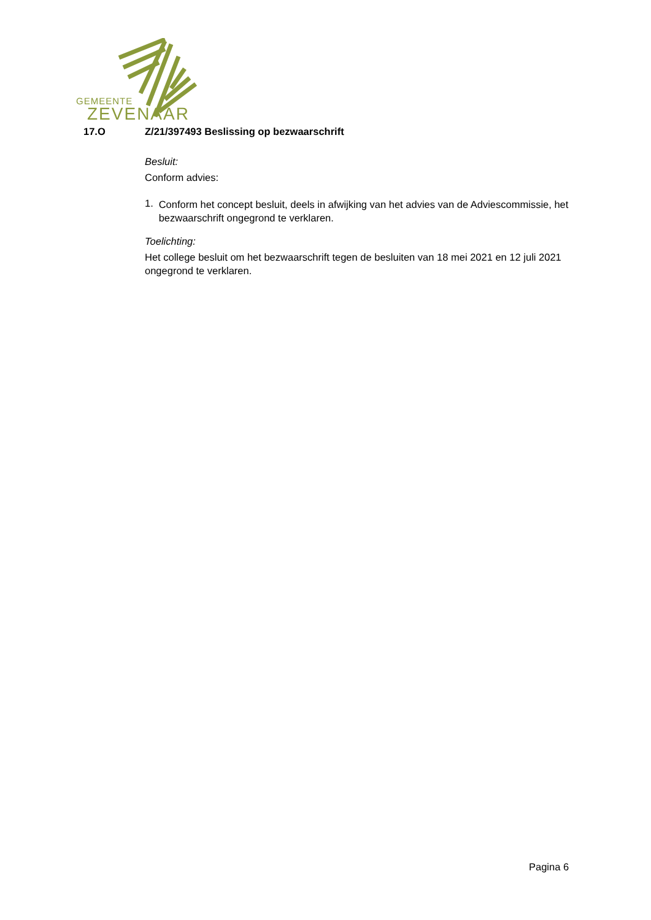GEMEENTE
ZEVENAAR
17.O Z/21/397493 Beslissing op bezwaarschrift
Besluit:
Conform advies:
1.
Conform het concept besluit, deels in afwijking van het advies van de Adviescommissie, het bezwaarschrift ongegrond te verklaren.
Toelichting:
Het college besluit om het bezwaarschrift tegen de besluiten van 18 mei 2021 en 12 juli 2021 ongegrond te verklaren.
Pagina 6